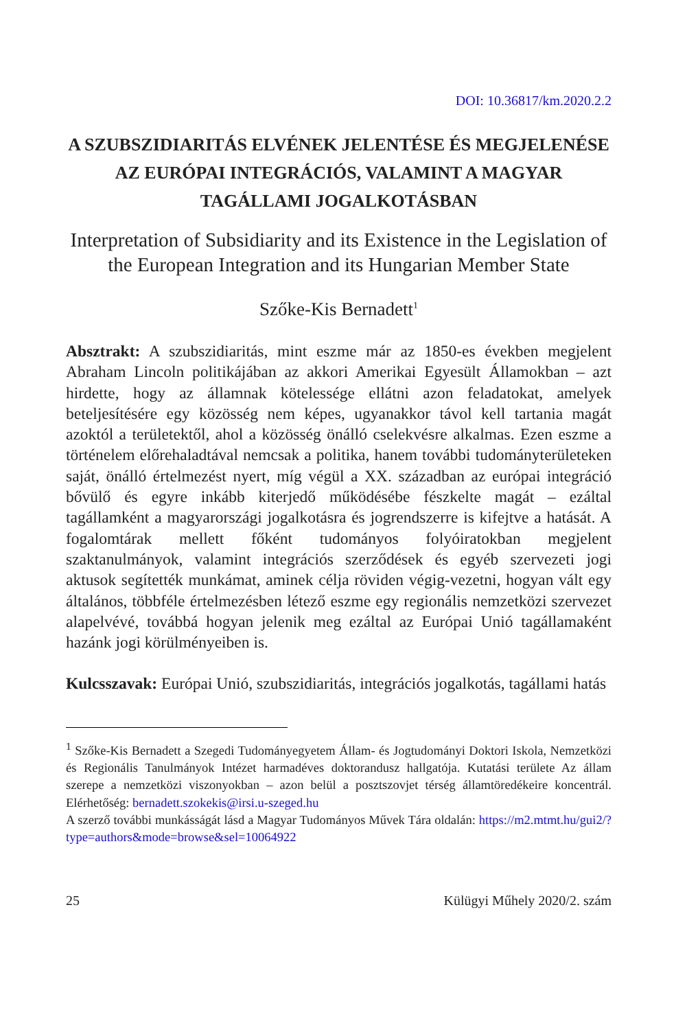DOI: 10.36817/km.2020.2.2
A SZUBSZIDIARITÁS ELVÉNEK JELENTÉSE ÉS MEGJELENÉSE AZ EURÓPAI INTEGRÁCIÓS, VALAMINT A MAGYAR TAGÁLLAMI JOGALKOTÁSBAN
Interpretation of Subsidiarity and its Existence in the Legislation of the European Integration and its Hungarian Member State
Szőke-Kis Bernadett<sup>1</sup>
Absztrakt: A szubszidiaritás, mint eszme már az 1850-es években megjelent Abraham Lincoln politikájában az akkori Amerikai Egyesült Államokban – azt hirdette, hogy az államnak kötelessége ellátni azon feladatokat, amelyek beteljesítésére egy közösség nem képes, ugyanakkor távol kell tartania magát azoktól a területektől, ahol a közösség önálló cselekvésre alkalmas. Ezen eszme a történelem előrehaladtával nemcsak a politika, hanem további tudományterületeken saját, önálló értelmezést nyert, míg végül a XX. században az európai integráció bővülő és egyre inkább kiterjedő működésébe fészkelte magát – ezáltal tagállamként a magyarországi jogalkotásra és jogrendszerre is kifejtve a hatását. A fogalomtárak mellett főként tudományos folyóiratokban megjelent szaktanulmányok, valamint integrációs szerződések és egyéb szervezeti jogi aktusok segítették munkámat, aminek célja röviden végig-vezetni, hogyan vált egy általános, többféle értelmezésben létező eszme egy regionális nemzetközi szervezet alapelvévé, továbbá hogyan jelenik meg ezáltal az Európai Unió tagállamaként hazánk jogi körülményeiben is.
Kulcsszavak: Európai Unió, szubszidiaritás, integrációs jogalkotás, tagállami hatás
<sup>1</sup> Szőke-Kis Bernadett a Szegedi Tudományegyetem Állam- és Jogtudományi Doktori Iskola, Nemzetközi és Regionális Tanulmányok Intézet harmadéves doktorandusz hallgatója. Kutatási területe Az állam szerepe a nemzetközi viszonyokban – azon belül a posztszovjet térség államtöredékeire koncentrál. Elérhetőség: bernadett.szokekis@irsi.u-szeged.hu
A szerző további munkásságát lásd a Magyar Tudományos Művek Tára oldalán: https://m2.mtmt.hu/gui2/?type=authors&mode=browse&sel=10064922
25 Külügyi Műhely 2020/2. szám